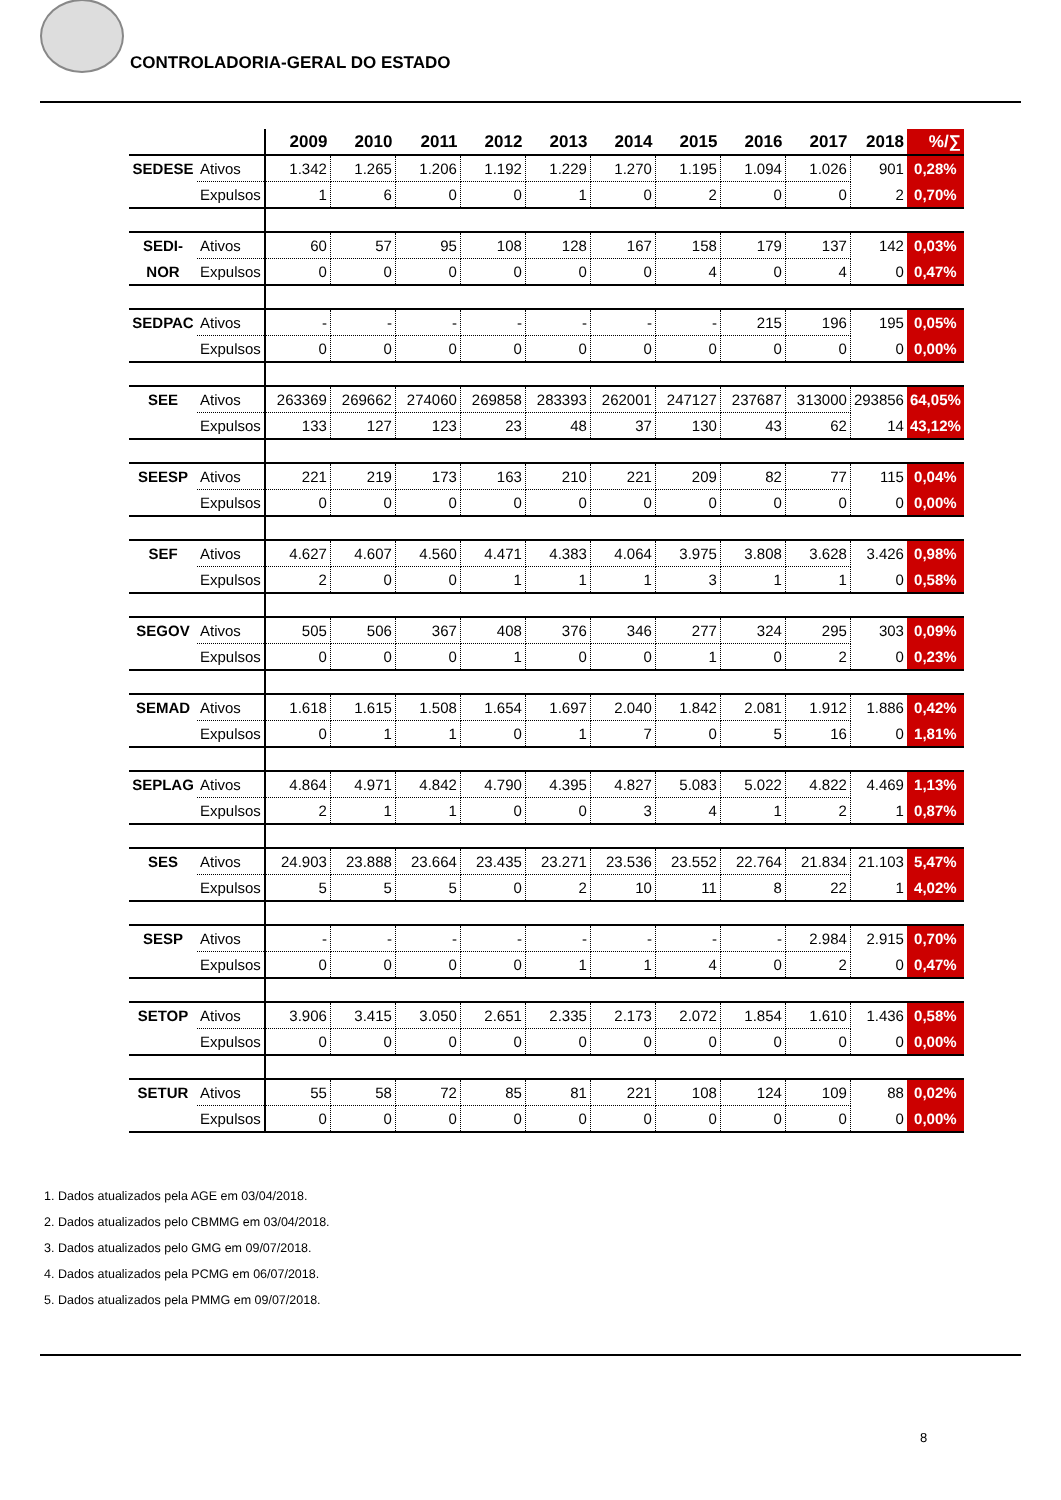CONTROLADORIA-GERAL DO ESTADO
| | | 2009 | 2010 | 2011 | 2012 | 2013 | 2014 | 2015 | 2016 | 2017 | 2018 | %/∑ |
| SEDESE | Ativos | 1.342 | 1.265 | 1.206 | 1.192 | 1.229 | 1.270 | 1.195 | 1.094 | 1.026 | 901 | 0,28% |
| | Expulsos | 1 | 6 | 0 | 0 | 1 | 0 | 2 | 0 | 0 | 2 | 0,70% |
| SEDI- | Ativos | 60 | 57 | 95 | 108 | 128 | 167 | 158 | 179 | 137 | 142 | 0,03% |
| NOR | Expulsos | 0 | 0 | 0 | 0 | 0 | 0 | 4 | 0 | 4 | 0 | 0,47% |
| SEDPAC | Ativos | - | - | - | - | - | - | - | 215 | 196 | 195 | 0,05% |
| | Expulsos | 0 | 0 | 0 | 0 | 0 | 0 | 0 | 0 | 0 | 0 | 0,00% |
| SEE | Ativos | 263369 | 269662 | 274060 | 269858 | 283393 | 262001 | 247127 | 237687 | 313000 | 293856 | 64,05% |
| | Expulsos | 133 | 127 | 123 | 23 | 48 | 37 | 130 | 43 | 62 | 14 | 43,12% |
| SEESP | Ativos | 221 | 219 | 173 | 163 | 210 | 221 | 209 | 82 | 77 | 115 | 0,04% |
| | Expulsos | 0 | 0 | 0 | 0 | 0 | 0 | 0 | 0 | 0 | 0 | 0,00% |
| SEF | Ativos | 4.627 | 4.607 | 4.560 | 4.471 | 4.383 | 4.064 | 3.975 | 3.808 | 3.628 | 3.426 | 0,98% |
| | Expulsos | 2 | 0 | 0 | 1 | 1 | 1 | 3 | 1 | 1 | 0 | 0,58% |
| SEGOV | Ativos | 505 | 506 | 367 | 408 | 376 | 346 | 277 | 324 | 295 | 303 | 0,09% |
| | Expulsos | 0 | 0 | 0 | 1 | 0 | 0 | 1 | 0 | 2 | 0 | 0,23% |
| SEMAD | Ativos | 1.618 | 1.615 | 1.508 | 1.654 | 1.697 | 2.040 | 1.842 | 2.081 | 1.912 | 1.886 | 0,42% |
| | Expulsos | 0 | 1 | 1 | 0 | 1 | 7 | 0 | 5 | 16 | 0 | 1,81% |
| SEPLAG | Ativos | 4.864 | 4.971 | 4.842 | 4.790 | 4.395 | 4.827 | 5.083 | 5.022 | 4.822 | 4.469 | 1,13% |
| | Expulsos | 2 | 1 | 1 | 0 | 0 | 3 | 4 | 1 | 2 | 1 | 0,87% |
| SES | Ativos | 24.903 | 23.888 | 23.664 | 23.435 | 23.271 | 23.536 | 23.552 | 22.764 | 21.834 | 21.103 | 5,47% |
| | Expulsos | 5 | 5 | 5 | 0 | 2 | 10 | 11 | 8 | 22 | 1 | 4,02% |
| SESP | Ativos | - | - | - | - | - | - | - | - | 2.984 | 2.915 | 0,70% |
| | Expulsos | 0 | 0 | 0 | 0 | 1 | 1 | 4 | 0 | 2 | 0 | 0,47% |
| SETOP | Ativos | 3.906 | 3.415 | 3.050 | 2.651 | 2.335 | 2.173 | 2.072 | 1.854 | 1.610 | 1.436 | 0,58% |
| | Expulsos | 0 | 0 | 0 | 0 | 0 | 0 | 0 | 0 | 0 | 0 | 0,00% |
| SETUR | Ativos | 55 | 58 | 72 | 85 | 81 | 221 | 108 | 124 | 109 | 88 | 0,02% |
| | Expulsos | 0 | 0 | 0 | 0 | 0 | 0 | 0 | 0 | 0 | 0 | 0,00% |
1. Dados atualizados pela AGE em 03/04/2018.
2. Dados atualizados pelo CBMMG em 03/04/2018.
3. Dados atualizados pelo GMG em 09/07/2018.
4. Dados atualizados pela PCMG em 06/07/2018.
5. Dados atualizados pela PMMG em 09/07/2018.
8